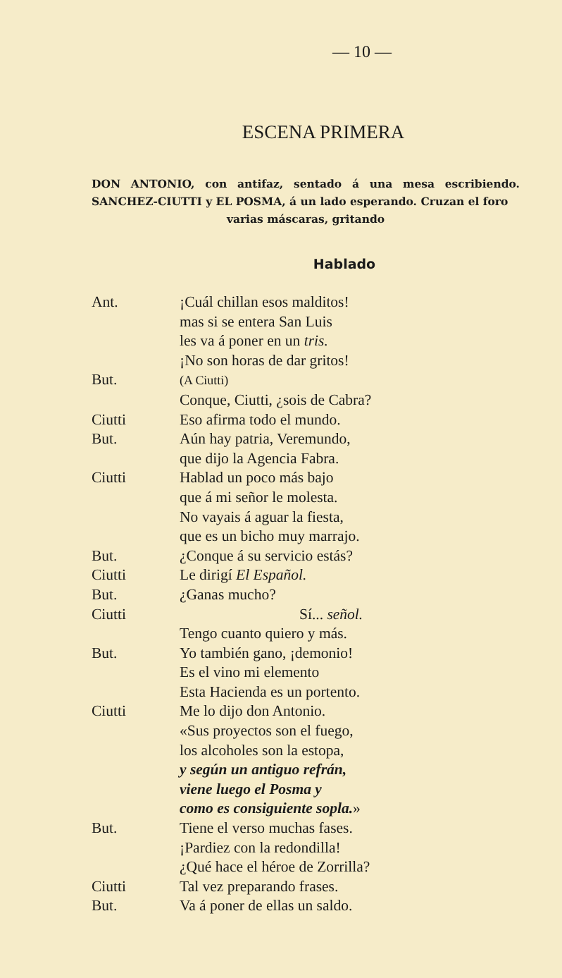— 10 —
ESCENA PRIMERA
DON ANTONIO, con antifaz, sentado á una mesa escribiendo. SANCHEZ-CIUTTI y EL POSMA, á un lado esperando. Cruzan el foro
varias máscaras, gritando
Hablado
| Ant. | ¡Cuál chillan esos malditos! |
| | mas si se entera San Luis |
| | les va á poner en un tris. |
| | ¡No son horas de dar gritos! |
| But. | (A Ciutti) |
| | Conque, Ciutti, ¿sois de Cabra? |
| Ciutti | Eso afirma todo el mundo. |
| But. | Aún hay patria, Veremundo, |
| | que dijo la Agencia Fabra. |
| Ciutti | Hablad un poco más bajo |
| | que á mi señor le molesta. |
| | No vayais á aguar la fiesta, |
| | que es un bicho muy marrajo. |
| But. | ¿Conque á su servicio estás? |
| Ciutti | Le dirigí El Español. |
| But. | ¿Ganas mucho? |
| Ciutti | Sí... señol. |
| | Tengo cuanto quiero y más. |
| But. | Yo también gano, ¡demonio! |
| | Es el vino mi elemento |
| | Esta Hacienda es un portento. |
| Ciutti | Me lo dijo don Antonio. |
| | «Sus proyectos son el fuego, |
| | los alcoholes son la estopa, |
| | y según un antiguo refrán, |
| | viene luego el Posma y |
| | como es consiguiente sopla. » |
| But. | Tiene el verso muchas fases. |
| | ¡Pardiez con la redondilla! |
| | ¿Qué hace el héroe de Zorrilla? |
| Ciutti | Tal vez preparando frases. |
| But. | Va á poner de ellas un saldo. |